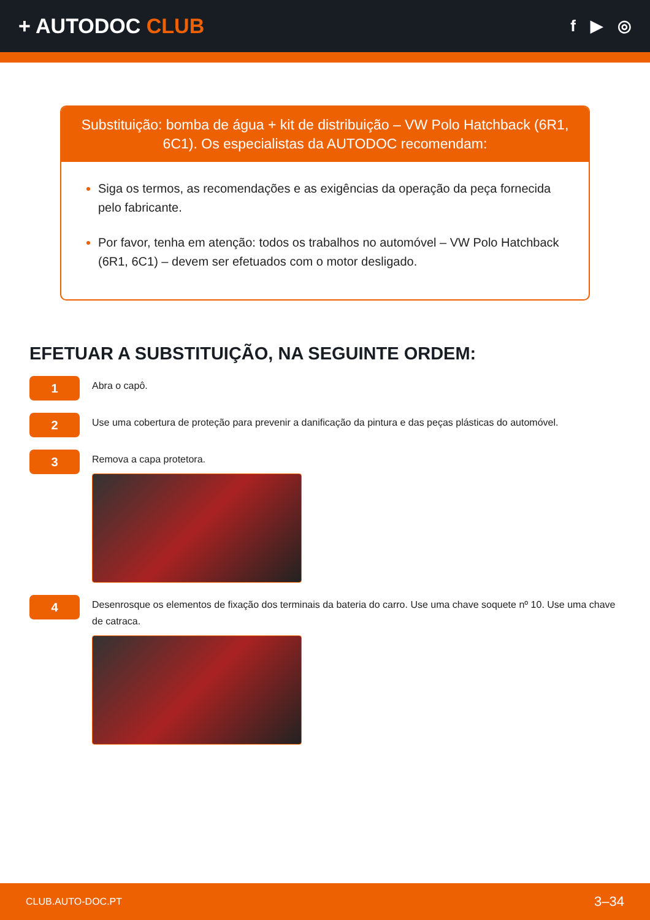+ AUTODOC CLUB
f ▶ ◎
Substituição: bomba de água + kit de distribuição – VW Polo Hatchback (6R1, 6C1). Os especialistas da AUTODOC recomendam:
Siga os termos, as recomendações e as exigências da operação da peça fornecida pelo fabricante.
Por favor, tenha em atenção: todos os trabalhos no automóvel – VW Polo Hatchback (6R1, 6C1) – devem ser efetuados com o motor desligado.
EFETUAR A SUBSTITUIÇÃO, NA SEGUINTE ORDEM:
1
Abra o capô.
2
Use uma cobertura de proteção para prevenir a danificação da pintura e das peças plásticas do automóvel.
3
Remova a capa protetora.
4
Desenrosque os elementos de fixação dos terminais da bateria do carro. Use uma chave soquete nº 10. Use uma chave de catraca.
CLUB.AUTO-DOC.PT 3–34